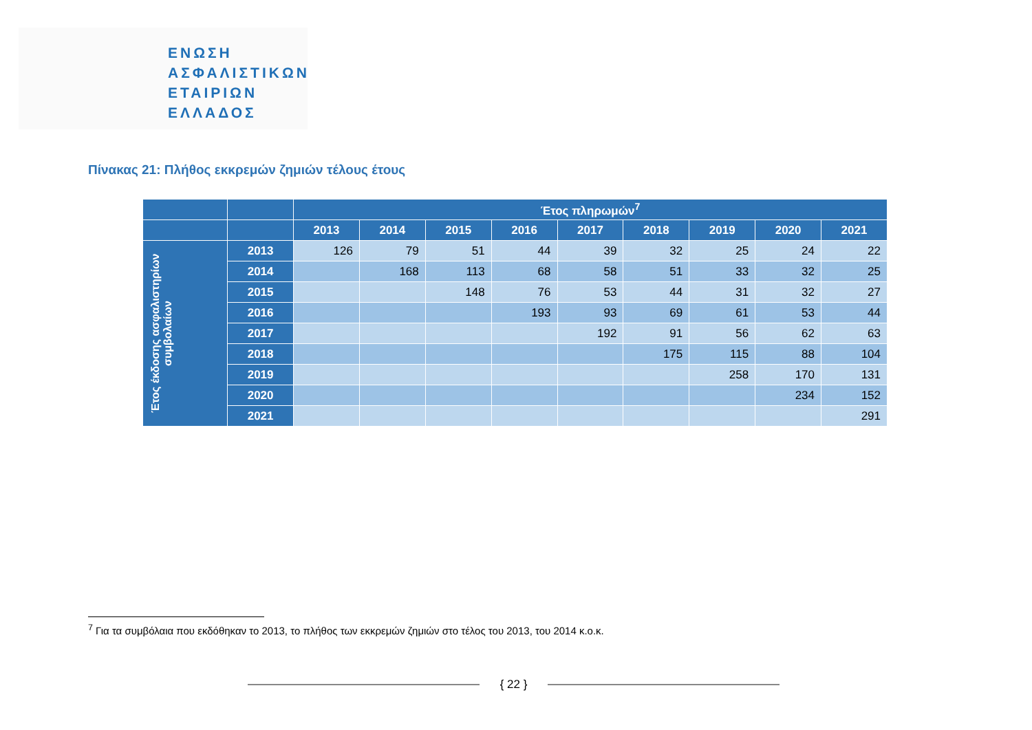ΕΝΩΣΗ
ΑΣΦΑΛΙΣΤΙΚΩΝ
ΕΤΑΙΡΙΩΝ
ΕΛΛΑΔΟΣ
Πίνακας 21: Πλήθος εκκρεμών ζημιών τέλους έτους
| | | Έτος πληρωμών<sup>7</sup> | | | | | | | | |
| --- | --- | --- | --- | --- | --- | --- | --- | --- | --- | --- |
| | | 2013 | 2014 | 2015 | 2016 | 2017 | 2018 | 2019 | 2020 | 2021 |
| Έτος έκδοσης ασφαλιστηρίων συμβολαίων | 2013 | 126 | 79 | 51 | 44 | 39 | 32 | 25 | 24 | 22 |
| | 2014 | | 168 | 113 | 68 | 58 | 51 | 33 | 32 | 25 |
| | 2015 | | | 148 | 76 | 53 | 44 | 31 | 32 | 27 |
| | 2016 | | | | 193 | 93 | 69 | 61 | 53 | 44 |
| | 2017 | | | | | 192 | 91 | 56 | 62 | 63 |
| | 2018 | | | | | | 175 | 115 | 88 | 104 |
| | 2019 | | | | | | | 258 | 170 | 131 |
| | 2020 | | | | | | | | 234 | 152 |
| | 2021 | | | | | | | | | 291 |
<sup>7</sup> Για τα συμβόλαια που εκδόθηκαν το 2013, το πλήθος των εκκρεμών ζημιών στο τέλος του 2013, του 2014 κ.ο.κ.
{ 22 }